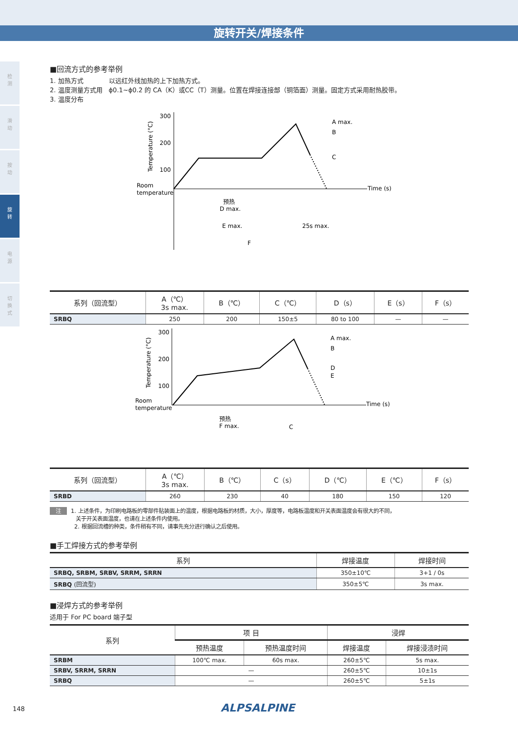旋转开关/焊接条件
检
测
滑
动
按
动
旋
转
电
源
切
换
式
■回流方式的参考举例
1. 加热方式　　　　以远红外线加热的上下加热方式。
2. 温度测量方式用　ϕ0.1~ϕ0.2 的 CA（K）或CC（T）测量。位置在焊接连接部（铜箔面）测量。固定方式采用耐热胶带。
3. 温度分布
300
200
100
Room
temperature
Temperature (°C)
A max.
B
C
Time (s)
预热
D max.
E max.
25s max.
F
| 系列（回流型） | A（℃） 3s max. | B（℃） | C（℃） | D（s） | E（s） | F（s） |
| --- | --- | --- | --- | --- | --- | --- |
| SRBQ | 250 | 200 | 150±5 | 80 to 100 | — | — |
300
200
100
Room
temperature
Temperature (°C)
A max.
B
D
E
Time (s)
预热
F max.
C
| 系列（回流型） | A（℃） 3s max. | B（℃） | C（s） | D（℃） | E（℃） | F（s） |
| --- | --- | --- | --- | --- | --- | --- |
| SRBD | 260 | 230 | 40 | 180 | 150 | 120 |
注 1. 上述条件，为印刷电路板的零部件贴装面上的温度，根据电路板的材质，大小，厚度等，电路板温度和开关表面温度会有很大的不同，
关于开关表面温度，也请在上述条件内使用。
2. 根据回流槽的种类，条件稍有不同，请事先充分进行确认之后使用。
■手工焊接方式的参考举例
| 系列 | 焊接温度 | 焊接时间 |
| --- | --- | --- |
| SRBQ, SRBM, SRBV, SRRM, SRRN | 350±10℃ | 3+1 / 0s |
| SRBQ (回流型) | 350±5℃ | 3s max. |
■浸焊方式的参考举例
适用于 For PC board 端子型
| 系列 | 项 目 | | 浸焊 | |
| --- | --- | --- | --- | --- |
| | 预热温度 | 预热温度时间 | 焊接温度 | 焊接浸渍时间 |
| SRBM | 100℃ max. | 60s max. | 260±5℃ | 5s max. |
| SRBV, SRRM, SRRN | — | | 260±5℃ | 10±1s |
| SRBQ | — | | 260±5℃ | 5±1s |
148 ALPSALPINE